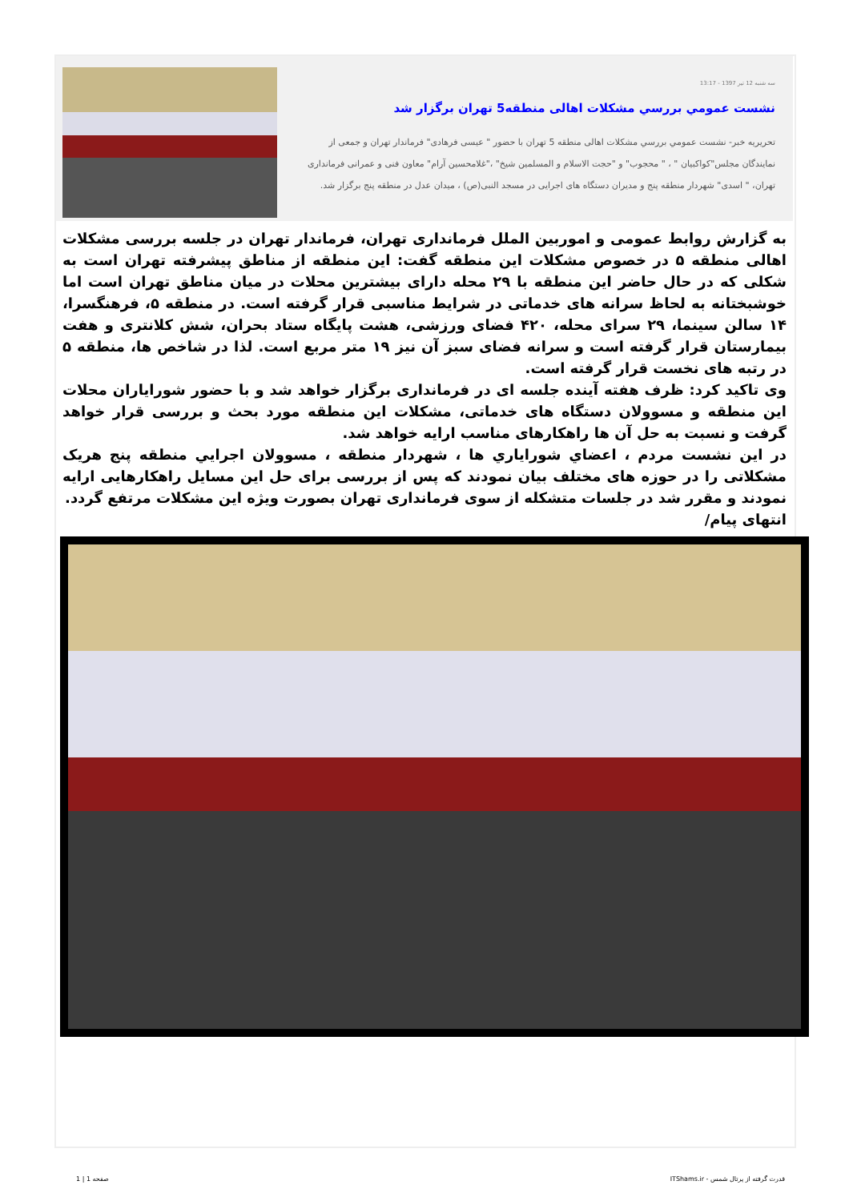سه شنبه 12 تیر 1397 - 13:17
نشست عمومي بررسي مشكلات اهالی منطقه5 تهران برگزار شد
تحریریه خبر- نشست عمومي بررسي مشكلات اهالی منطقه 5 تهران با حضور " عیسی فرهادی" فرماندار تهران و جمعی از نمایندگان مجلس"کواکبیان " ، " محجوب" و "حجت الاسلام و المسلمین شیخ" ،"غلامحسین آرام" معاون فنی و عمرانی فرمانداری تهران، " اسدی" شهردار منطقه پنج و مدیران دستگاه های اجرایی در مسجد النبی(ص) ، میدان عدل در منطقه پنج برگزار شد.
به گزارش روابط عمومی و اموربین الملل فرمانداری تهران، فرماندار تهران در جلسه بررسی مشکلات اهالی منطقه ۵ در خصوص مشکلات این منطقه گفت: این منطقه از مناطق پیشرفته تهران است به شکلی که در حال حاضر این منطقه با ۲۹ محله دارای بیشترین محلات در میان مناطق تهران است اما خوشبختانه به لحاظ سرانه های خدماتی در شرایط مناسبی قرار گرفته است. در منطقه ۵، فرهنگسرا، ۱۴ سالن سینما، ۲۹ سرای محله، ۴۲۰ فضای ورزشی، هشت پایگاه ستاد بحران، شش کلانتری و هفت بیمارستان قرار گرفته است و سرانه فضای سبز آن نیز ۱۹ متر مربع است. لذا در شاخص ها، منطقه ۵ در رتبه های نخست قرار گرفته است.
وی تاکید کرد: ظرف هفته آینده جلسه ای در فرمانداری برگزار خواهد شد و با حضور شورایاران محلات این منطقه و مسوولان دستگاه های خدماتی، مشکلات این منطقه مورد بحث و بررسی قرار خواهد گرفت و نسبت به حل آن ها راهکارهای مناسب ارایه خواهد شد.
در این نشست مردم ، اعضاي شوراياري ها ، شهردار منطقه ، مسوولان اجرايي منطقه پنج هریک مشکلاتی را در حوزه های مختلف بیان نمودند که پس از بررسی برای حل این مسایل راهکارهایی ارایه نمودند و مقرر شد در جلسات متشکله از سوی فرمانداری تهران بصورت ویژه این مشکلات مرتفع گردد.
انتهای پیام/
قدرت گرفته از پرتال شمس - ITShams.ir صفحه 1 | 1